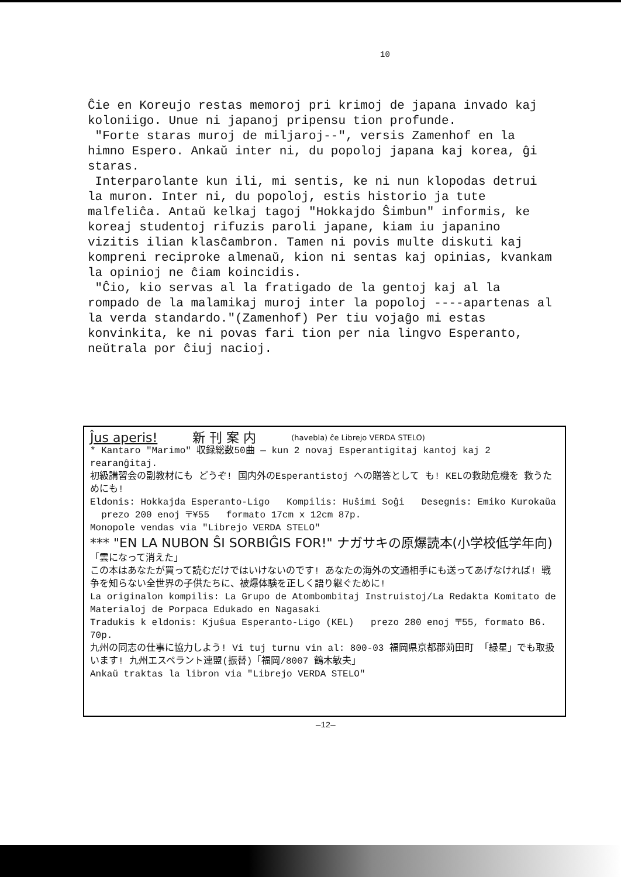10
Ĉie en Koreujo restas memoroj pri krimoj de japana invado kaj koloniigo. Unue ni japanoj pripensu tion profunde.
"Forte staras muroj de miljaroj--", versis Zamenhof en la himno Espero. Ankaŭ inter ni, du popoloj japana kaj korea, ĝi staras.
Interparolante kun ili, mi sentis, ke ni nun klopodas detrui la muron. Inter ni, du popoloj, estis historio ja tute malfeliĉa. Antaŭ kelkaj tagoj "Hokkajdo Ŝimbun" informis, ke koreaj studentoj rifuzis paroli japane, kiam iu japanino vizitis ilian klasĉambron. Tamen ni povis multe diskuti kaj kompreni reciproke almenaŭ, kion ni sentas kaj opinias, kvankam la opinioj ne ĉiam koincidis.
"Ĉio, kio servas al la fratigado de la gentoj kaj al la rompado de la malamikaj muroj inter la popoloj ----apartenas al la verda standardo."(Zamenhof) Per tiu vojaĝo mi estas konvinkita, ke ni povas fari tion per nia lingvo Esperanto, neŭtrala por ĉiuj nacioj.
Ĵus aperis! 新 刊 案 内 (havebla) ĉe Librejo VERDA STELO)
* Kantaro "Marimo" 収録総数50曲 — kun 2 novaj Esperantigitaj kantoj kaj 2 rearanĝitaj.
初級講習会の副教材にも どうぞ! 国内外のEsperantistoj への贈答として も! KELの救助危機を 救うためにも!
Eldonis: Hokkajda Esperanto-Ligo Kompilis: Huŝimi Soĝi Desegnis: Emiko Kurokaŭa prezo 200 enoj 〒¥55 formato 17cm x 12cm 87p.
Monopole vendas via "Librejo VERDA STELO"
*** "EN LA NUBON ŜI SORBIĜIS FOR!" ナガサキの原爆読本(小学校低学年向)
「雲になって消えた」
この本はあなたが買って読むだけではいけないのです! あなたの海外の文通相手にも送ってあげなければ! 戦争を知らない全世界の子供たちに、被爆体験を正しく語り継ぐために!
La originalon kompilis: La Grupo de Atombombitaj Instruistoj/La Redakta Komitato de Materialoj de Porpaca Edukado en Nagasaki
Tradukis k eldonis: Kjuŝua Esperanto-Ligo (KEL) prezo 280 enoj 〒55, formato B6. 70p.
九州の同志の仕事に協力しよう! Vi tuj turnu vin al: 800-03 福岡県京都郡苅田町 「緑星」でも取扱います! 九州エスペラント連盟(振替)「福岡/8007 鶴木敏夫」
Ankaŭ traktas la libron via "Librejo VERDA STELO"
—12—